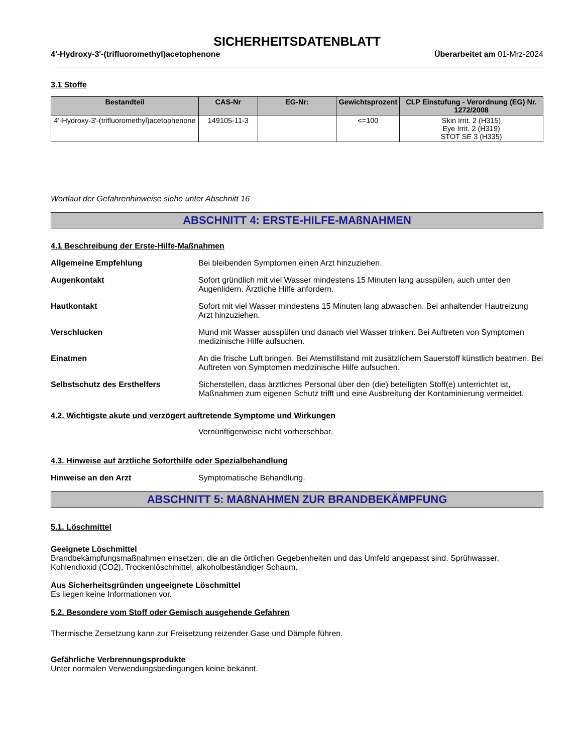SICHERHEITSDATENBLATT
4'-Hydroxy-3'-(trifluoromethyl)acetophenone Überarbeitet am 01-Mrz-2024
3.1 Stoffe
| Bestandteil | CAS-Nr | EG-Nr: | Gewichtsprozent | CLP Einstufung - Verordnung (EG) Nr. 1272/2008 |
| --- | --- | --- | --- | --- |
| 4'-Hydroxy-3'-(trifluoromethyl)acetophenone | 149105-11-3 | | <=100 | Skin Irrit. 2 (H315) Eye Irrit. 2 (H319) STOT SE 3 (H335) |
Wortlaut der Gefahrenhinweise siehe unter Abschnitt 16
ABSCHNITT 4: ERSTE-HILFE-MAßNAHMEN
4.1 Beschreibung der Erste-Hilfe-Maßnahmen
Allgemeine Empfehlung Bei bleibenden Symptomen einen Arzt hinzuziehen.
Augenkontakt Sofort gründlich mit viel Wasser mindestens 15 Minuten lang ausspülen, auch unter den Augenlidern. Ärztliche Hilfe anfordern.
Hautkontakt Sofort mit viel Wasser mindestens 15 Minuten lang abwaschen. Bei anhaltender Hautreizung Arzt hinzuziehen.
Verschlucken Mund mit Wasser ausspülen und danach viel Wasser trinken. Bei Auftreten von Symptomen medizinische Hilfe aufsuchen.
Einatmen An die frische Luft bringen. Bei Atemstillstand mit zusätzlichem Sauerstoff künstlich beatmen. Bei Auftreten von Symptomen medizinische Hilfe aufsuchen.
Selbstschutz des Ersthelfers Sicherstellen, dass ärztliches Personal über den (die) beteiligten Stoff(e) unterrichtet ist, Maßnahmen zum eigenen Schutz trifft und eine Ausbreitung der Kontaminierung vermeidet.
4.2. Wichtigste akute und verzögert auftretende Symptome und Wirkungen
Vernünftigerweise nicht vorhersehbar.
4.3. Hinweise auf ärztliche Soforthilfe oder Spezialbehandlung
Hinweise an den Arzt Symptomatische Behandlung.
ABSCHNITT 5: MAßNAHMEN ZUR BRANDBEKÄMPFUNG
5.1. Löschmittel
Geeignete Löschmittel
Brandbekämpfungsmaßnahmen einsetzen, die an die örtlichen Gegebenheiten und das Umfeld angepasst sind. Sprühwasser, Kohlendioxid (CO2), Trockenlöschmittel, alkoholbeständiger Schaum.
Aus Sicherheitsgründen ungeeignete Löschmittel
Es liegen keine Informationen vor.
5.2. Besondere vom Stoff oder Gemisch ausgehende Gefahren
Thermische Zersetzung kann zur Freisetzung reizender Gase und Dämpfe führen.
Gefährliche Verbrennungsprodukte
Unter normalen Verwendungsbedingungen keine bekannt.